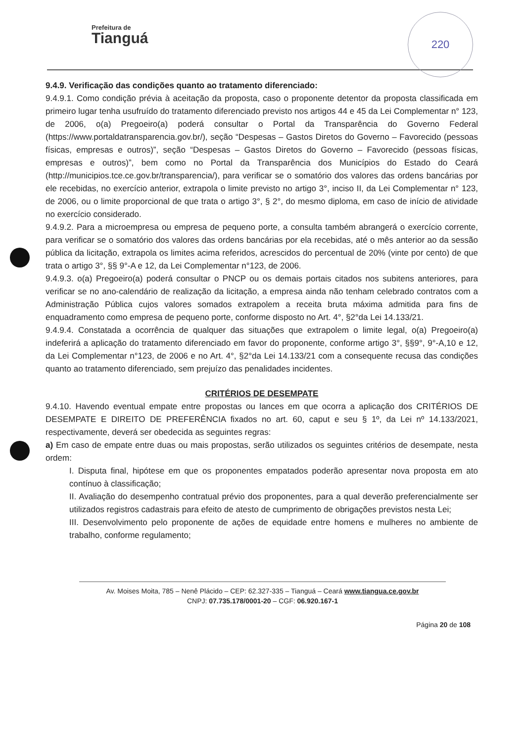Prefeitura de
Tianguá
220
9.4.9. Verificação das condições quanto ao tratamento diferenciado:
9.4.9.1. Como condição prévia à aceitação da proposta, caso o proponente detentor da proposta classificada em primeiro lugar tenha usufruído do tratamento diferenciado previsto nos artigos 44 e 45 da Lei Complementar n° 123, de 2006, o(a) Pregoeiro(a) poderá consultar o Portal da Transparência do Governo Federal (https://www.portaldatransparencia.gov.br/), seção “Despesas – Gastos Diretos do Governo – Favorecido (pessoas físicas, empresas e outros)”, seção “Despesas – Gastos Diretos do Governo – Favorecido (pessoas físicas, empresas e outros)”, bem como no Portal da Transparência dos Municípios do Estado do Ceará (http://municipios.tce.ce.gov.br/transparencia/), para verificar se o somatório dos valores das ordens bancárias por ele recebidas, no exercício anterior, extrapola o limite previsto no artigo 3°, inciso II, da Lei Complementar n° 123, de 2006, ou o limite proporcional de que trata o artigo 3°, § 2°, do mesmo diploma, em caso de início de atividade no exercício considerado.
9.4.9.2. Para a microempresa ou empresa de pequeno porte, a consulta também abrangerá o exercício corrente, para verificar se o somatório dos valores das ordens bancárias por ela recebidas, até o mês anterior ao da sessão pública da licitação, extrapola os limites acima referidos, acrescidos do percentual de 20% (vinte por cento) de que trata o artigo 3°, §§ 9°-A e 12, da Lei Complementar n°123, de 2006.
9.4.9.3. o(a) Pregoeiro(a) poderá consultar o PNCP ou os demais portais citados nos subitens anteriores, para verificar se no ano-calendário de realização da licitação, a empresa ainda não tenham celebrado contratos com a Administração Pública cujos valores somados extrapolem a receita bruta máxima admitida para fins de enquadramento como empresa de pequeno porte, conforme disposto no Art. 4°, §2°da Lei 14.133/21.
9.4.9.4. Constatada a ocorrência de qualquer das situações que extrapolem o limite legal, o(a) Pregoeiro(a) indeferirá a aplicação do tratamento diferenciado em favor do proponente, conforme artigo 3°, §§9°, 9°-A,10 e 12, da Lei Complementar n°123, de 2006 e no Art. 4°, §2°da Lei 14.133/21 com a consequente recusa das condições quanto ao tratamento diferenciado, sem prejuízo das penalidades incidentes.
CRITÉRIOS DE DESEMPATE
9.4.10. Havendo eventual empate entre propostas ou lances em que ocorra a aplicação dos CRITÉRIOS DE DESEMPATE E DIREITO DE PREFERÊNCIA fixados no art. 60, caput e seu § 1º, da Lei nº 14.133/2021, respectivamente, deverá ser obedecida as seguintes regras:
a) Em caso de empate entre duas ou mais propostas, serão utilizados os seguintes critérios de desempate, nesta ordem:
I. Disputa final, hipótese em que os proponentes empatados poderão apresentar nova proposta em ato contínuo à classificação;
II. Avaliação do desempenho contratual prévio dos proponentes, para a qual deverão preferencialmente ser utilizados registros cadastrais para efeito de atesto de cumprimento de obrigações previstos nesta Lei;
III. Desenvolvimento pelo proponente de ações de equidade entre homens e mulheres no ambiente de trabalho, conforme regulamento;
Av. Moises Moita, 785 – Nenê Plácido – CEP: 62.327-335 – Tianguá – Ceará www.tiangua.ce.gov.br
CNPJ: 07.735.178/0001-20 – CGF: 06.920.167-1
Página 20 de 108